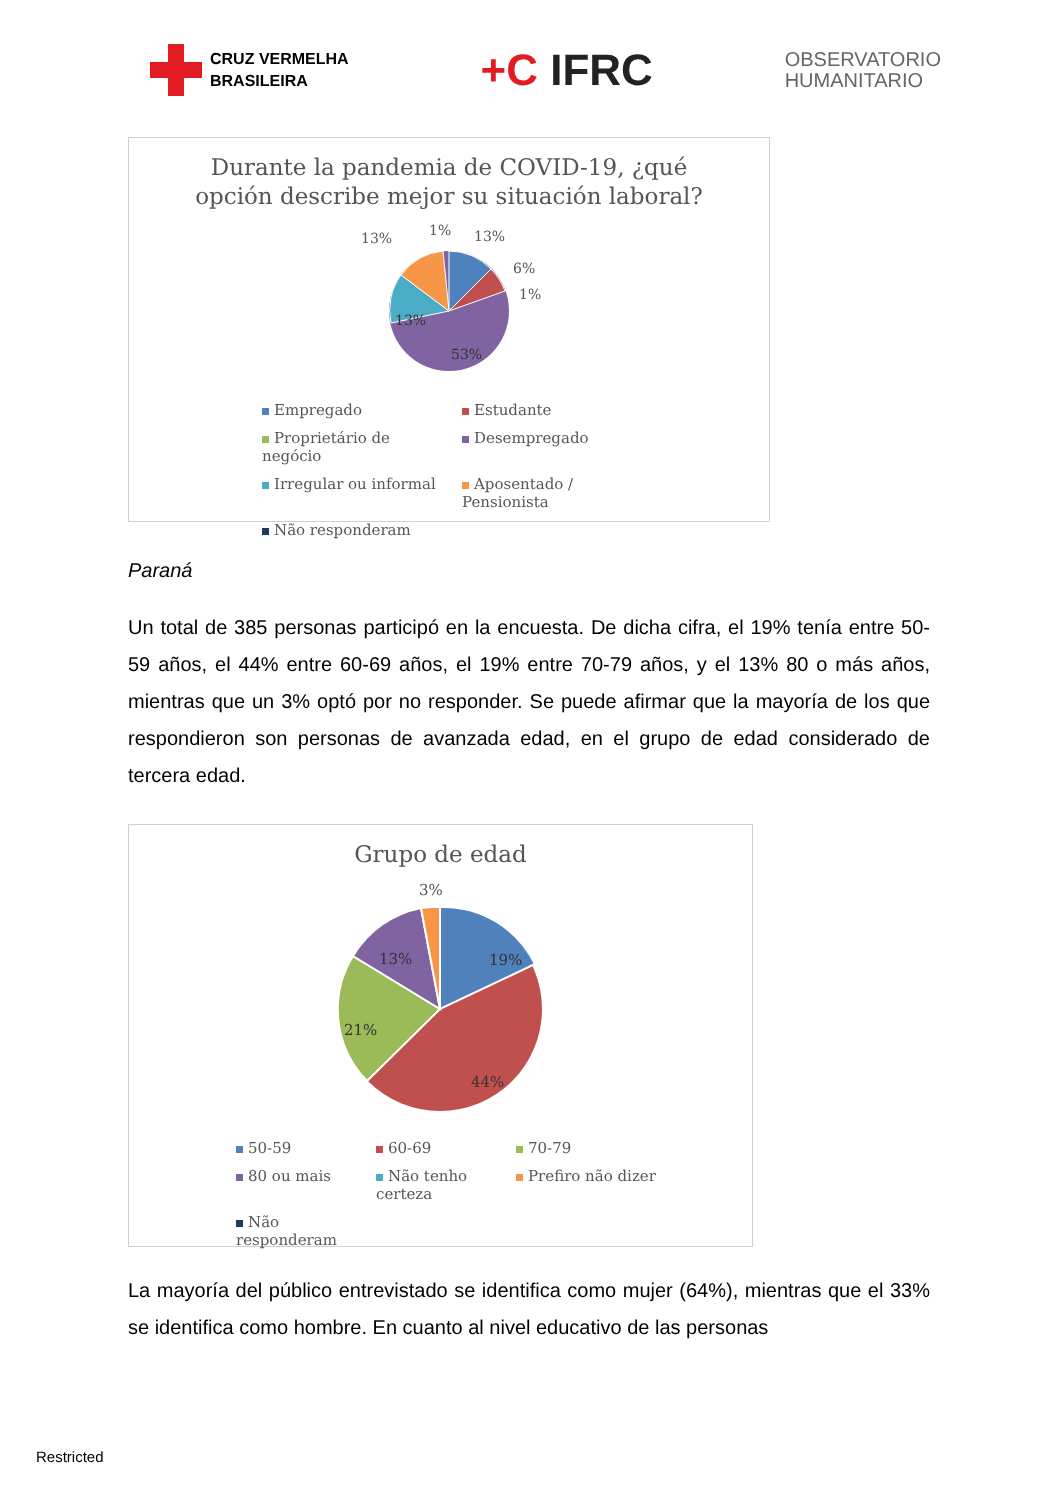CRUZ VERMELHA
BRASILEIRA
+C IFRC
OBSERVATORIO
HUMANITARIO
Durante la pandemia de COVID-19, ¿qué
opción describe mejor su situación laboral?
13%
1%
13%
6%
1%
13%
53%
Empregado
Estudante
Proprietário de negócio
Desempregado
Irregular ou informal
Aposentado / Pensionista
Não responderam
Paraná
Un total de 385 personas participó en la encuesta. De dicha cifra, el 19% tenía entre 50-59 años, el 44% entre 60-69 años, el 19% entre 70-79 años, y el 13% 80 o más años, mientras que un 3% optó por no responder. Se puede afirmar que la mayoría de los que respondieron son personas de avanzada edad, en el grupo de edad considerado de tercera edad.
Grupo de edad
3%
13%
19%
21%
44%
50-59
60-69
70-79
80 ou mais
Não tenho certeza
Prefiro não dizer
Não responderam
La mayoría del público entrevistado se identifica como mujer (64%), mientras que el 33% se identifica como hombre. En cuanto al nivel educativo de las personas
Restricted